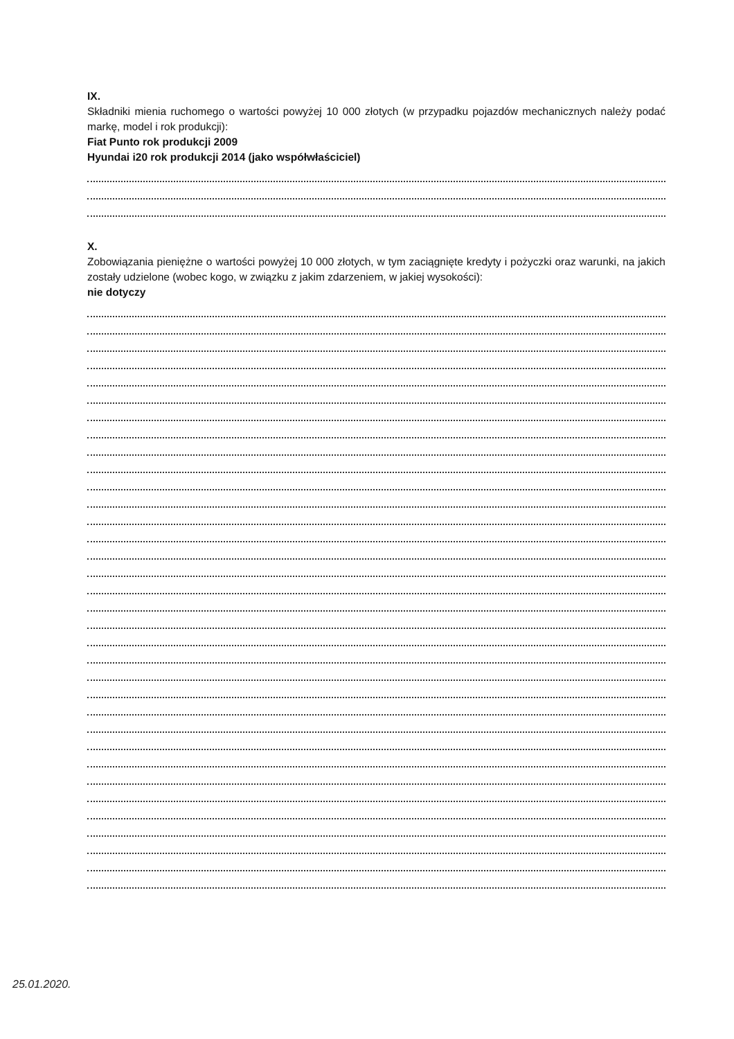IX.
Składniki mienia ruchomego o wartości powyżej 10 000 złotych (w przypadku pojazdów mechanicznych należy podać markę, model i rok produkcji):
Fiat Punto rok produkcji 2009
Hyundai i20 rok produkcji 2014 (jako współwłaściciel)
X.
Zobowiązania pieniężne o wartości powyżej 10 000 złotych, w tym zaciągnięte kredyty i pożyczki oraz warunki, na jakich zostały udzielone (wobec kogo, w związku z jakim zdarzeniem, w jakiej wysokości):
nie dotyczy
25.01.2020.